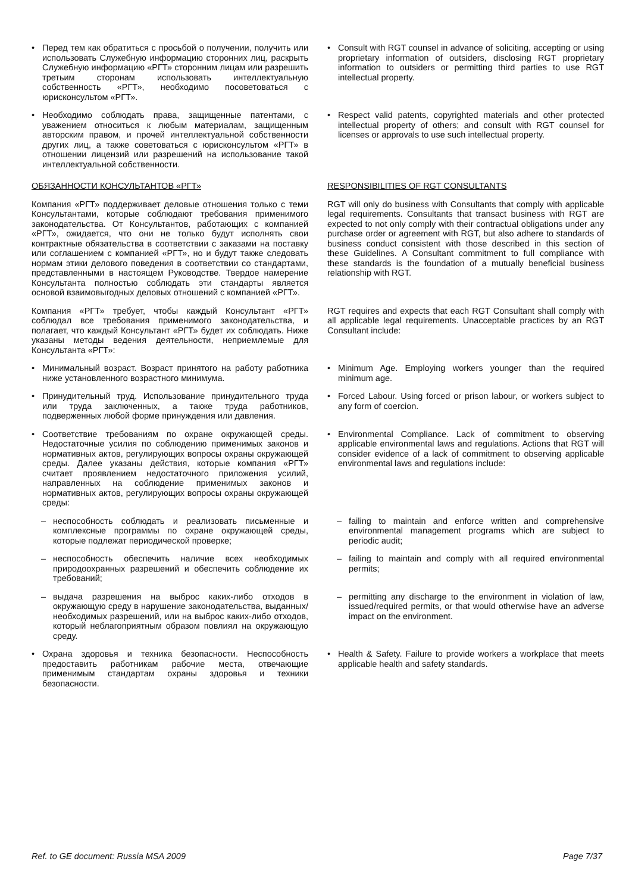| • Перед тем как обратиться с просьбой о получении, получить или использовать Служебную информацию сторонних лиц, раскрыть Служебную информацию «РГТ» сторонним лицам или разрешить третьим сторонам использовать интеллектуальную собственность «РГТ», необходимо посоветоваться с юрисконсультом «РГТ». | • Consult with RGT counsel in advance of soliciting, accepting or using proprietary information of outsiders, disclosing RGT proprietary information to outsiders or permitting third parties to use RGT intellectual property. |
| • Необходимо соблюдать права, защищенные патентами, с уважением относиться к любым материалам, защищенным авторским правом, и прочей интеллектуальной собственности других лиц, а также советоваться с юрисконсультом «РГТ» в отношении лицензий или разрешений на использование такой интеллектуальной собственности. | • Respect valid patents, copyrighted materials and other protected intellectual property of others; and consult with RGT counsel for licenses or approvals to use such intellectual property. |
| ОБЯЗАННОСТИ КОНСУЛЬТАНТОВ «РГТ» | RESPONSIBILITIES OF RGT CONSULTANTS |
| Компания «РГТ» поддерживает деловые отношения только с теми Консультантами, которые соблюдают требования применимого законодательства. От Консультантов, работающих с компанией «РГТ», ожидается, что они не только будут исполнять свои контрактные обязательства в соответствии с заказами на поставку или соглашением с компанией «РГТ», но и будут также следовать нормам этики делового поведения в соответствии со стандартами, представленными в настоящем Руководстве. Твердое намерение Консультанта полностью соблюдать эти стандарты является основой взаимовыгодных деловых отношений с компанией «РГТ». | RGT will only do business with Consultants that comply with applicable legal requirements. Consultants that transact business with RGT are expected to not only comply with their contractual obligations under any purchase order or agreement with RGT, but also adhere to standards of business conduct consistent with those described in this section of these Guidelines. A Consultant commitment to full compliance with these standards is the foundation of a mutually beneficial business relationship with RGT. |
| Компания «РГТ» требует, чтобы каждый Консультант «РГТ» соблюдал все требования применимого законодательства, и полагает, что каждый Консультант «РГТ» будет их соблюдать. Ниже указаны методы ведения деятельности, неприемлемые для Консультанта «РГТ»: | RGT requires and expects that each RGT Consultant shall comply with all applicable legal requirements. Unacceptable practices by an RGT Consultant include: |
| • Минимальный возраст. Возраст принятого на работу работника ниже установленного возрастного минимума. | • Minimum Age. Employing workers younger than the required minimum age. |
| • Принудительный труд. Использование принудительного труда или труда заключенных, а также труда работников, подверженных любой форме принуждения или давления. | • Forced Labour. Using forced or prison labour, or workers subject to any form of coercion. |
| • Соответствие требованиям по охране окружающей среды. Недостаточные усилия по соблюдению применимых законов и нормативных актов, регулирующих вопросы охраны окружающей среды. Далее указаны действия, которые компания «РГТ» считает проявлением недостаточного приложения усилий, направленных на соблюдение применимых законов и нормативных актов, регулирующих вопросы охраны окружающей среды: | • Environmental Compliance. Lack of commitment to observing applicable environmental laws and regulations. Actions that RGT will consider evidence of a lack of commitment to observing applicable environmental laws and regulations include: |
| – неспособность соблюдать и реализовать письменные и комплексные программы по охране окружающей среды, которые подлежат периодической проверке; | – failing to maintain and enforce written and comprehensive environmental management programs which are subject to periodic audit; |
| – неспособность обеспечить наличие всех необходимых природоохранных разрешений и обеспечить соблюдение их требований; | – failing to maintain and comply with all required environmental permits; |
| – выдача разрешения на выброс каких-либо отходов в окружающую среду в нарушение законодательства, выданных/необходимых разрешений, или на выброс каких-либо отходов, который неблагоприятным образом повлиял на окружающую среду. | – permitting any discharge to the environment in violation of law, issued/required permits, or that would otherwise have an adverse impact on the environment. |
| • Охрана здоровья и техника безопасности. Неспособность предоставить работникам рабочие места, отвечающие применимым стандартам охраны здоровья и техники безопасности. | • Health & Safety. Failure to provide workers a workplace that meets applicable health and safety standards. |
Ref. to GE document: Russia MSA 2009 Page 7/37